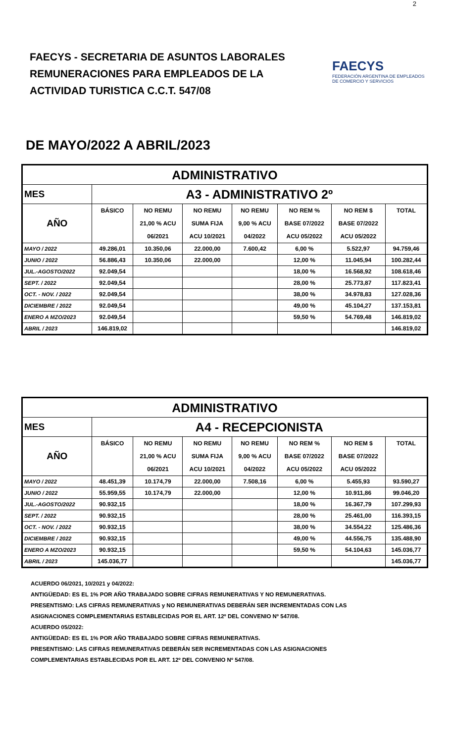2
FAECYS - SECRETARIA DE ASUNTOS LABORALES
REMUNERACIONES PARA EMPLEADOS DE LA
ACTIVIDAD TURISTICA C.C.T. 547/08
FAECYS
FEDERACIÓN ARGENTINA DE EMPLEADOS
DE COMERCIO Y SERVICIOS
DE MAYO/2022 A ABRIL/2023
| ADMINISTRATIVO | | | | | | | |
| MES | A3 - ADMINISTRATIVO 2º | | | | | | |
| AÑO | BÁSICO | NO REMU | NO REMU | NO REMU | NO REM % | NO REM $ | TOTAL |
| | | 21,00 % ACU | SUMA FIJA | 9,00 % ACU | BASE 07/2022 | BASE 07/2022 | |
| | | 06/2021 | ACU 10/2021 | 04/2022 | ACU 05/2022 | ACU 05/2022 | |
| MAYO / 2022 | 49.286,01 | 10.350,06 | 22.000,00 | 7.600,42 | 6,00 % | 5.522,97 | 94.759,46 |
| JUNIO / 2022 | 56.886,43 | 10.350,06 | 22.000,00 | | 12,00 % | 11.045,94 | 100.282,44 |
| JUL.-AGOSTO/2022 | 92.049,54 | | | | 18,00 % | 16.568,92 | 108.618,46 |
| SEPT. / 2022 | 92.049,54 | | | | 28,00 % | 25.773,87 | 117.823,41 |
| OCT. - NOV. / 2022 | 92.049,54 | | | | 38,00 % | 34.978,83 | 127.028,36 |
| DICIEMBRE / 2022 | 92.049,54 | | | | 49,00 % | 45.104,27 | 137.153,81 |
| ENERO A MZO/2023 | 92.049,54 | | | | 59,50 % | 54.769,48 | 146.819,02 |
| ABRIL / 2023 | 146.819,02 | | | | | | 146.819,02 |
| ADMINISTRATIVO | | | | | | | |
| MES | A4 - RECEPCIONISTA | | | | | | |
| AÑO | BÁSICO | NO REMU | NO REMU | NO REMU | NO REM % | NO REM $ | TOTAL |
| | | 21,00 % ACU | SUMA FIJA | 9,00 % ACU | BASE 07/2022 | BASE 07/2022 | |
| | | 06/2021 | ACU 10/2021 | 04/2022 | ACU 05/2022 | ACU 05/2022 | |
| MAYO / 2022 | 48.451,39 | 10.174,79 | 22.000,00 | 7.508,16 | 6,00 % | 5.455,93 | 93.590,27 |
| JUNIO / 2022 | 55.959,55 | 10.174,79 | 22.000,00 | | 12,00 % | 10.911,86 | 99.046,20 |
| JUL.-AGOSTO/2022 | 90.932,15 | | | | 18,00 % | 16.367,79 | 107.299,93 |
| SEPT. / 2022 | 90.932,15 | | | | 28,00 % | 25.461,00 | 116.393,15 |
| OCT. - NOV. / 2022 | 90.932,15 | | | | 38,00 % | 34.554,22 | 125.486,36 |
| DICIEMBRE / 2022 | 90.932,15 | | | | 49,00 % | 44.556,75 | 135.488,90 |
| ENERO A MZO/2023 | 90.932,15 | | | | 59,50 % | 54.104,63 | 145.036,77 |
| ABRIL / 2023 | 145.036,77 | | | | | | 145.036,77 |
ACUERDO 06/2021, 10/2021 y 04/2022:
ANTIGÜEDAD: ES EL 1% POR AÑO TRABAJADO SOBRE CIFRAS REMUNERATIVAS Y NO REMUNERATIVAS.
PRESENTISMO: LAS CIFRAS REMUNERATIVAS y NO REMUNERATIVAS DEBERÁN SER INCREMENTADAS CON LAS
ASIGNACIONES COMPLEMENTARIAS ESTABLECIDAS POR EL ART. 12º DEL CONVENIO Nº 547/08.
ACUERDO 05/2022:
ANTIGÜEDAD: ES EL 1% POR AÑO TRABAJADO SOBRE CIFRAS REMUNERATIVAS.
PRESENTISMO: LAS CIFRAS REMUNERATIVAS DEBERÁN SER INCREMENTADAS CON LAS ASIGNACIONES
COMPLEMENTARIAS ESTABLECIDAS POR EL ART. 12º DEL CONVENIO Nº 547/08.